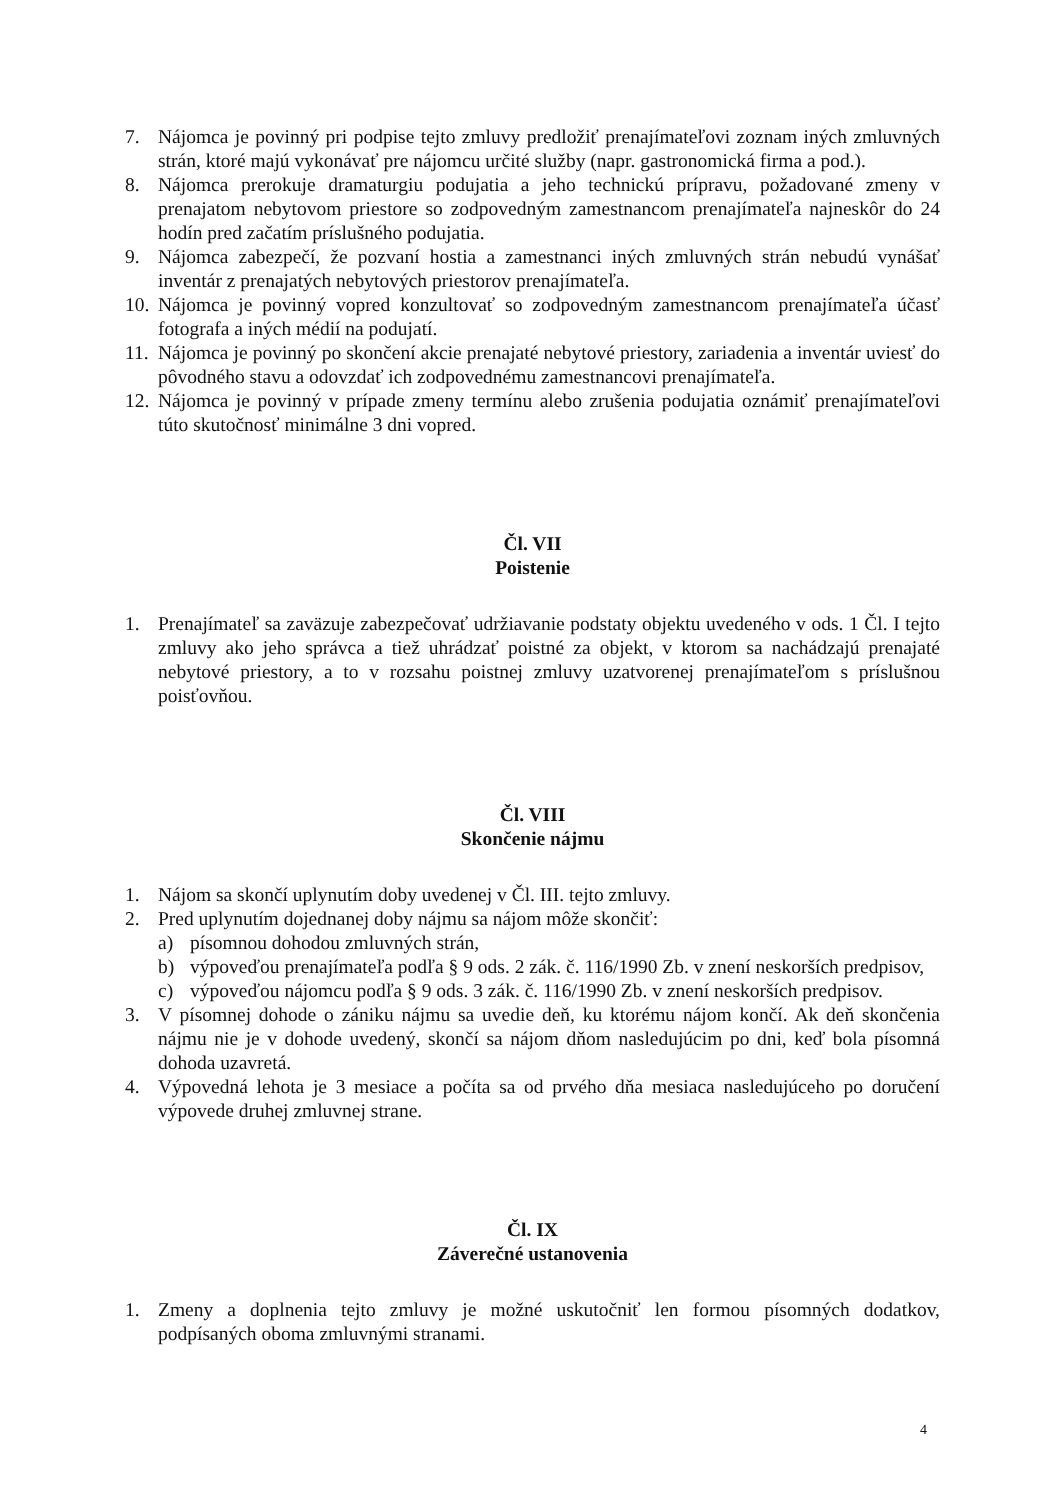7. Nájomca je povinný pri podpise tejto zmluvy predložiť prenajímateľovi zoznam iných zmluvných strán, ktoré majú vykonávať pre nájomcu určité služby (napr. gastronomická firma a pod.).
8. Nájomca prerokuje dramaturgiu podujatia a jeho technickú prípravu, požadované zmeny v prenajatom nebytovom priestore so zodpovedným zamestnancom prenajímateľa najneskôr do 24 hodín pred začatím príslušného podujatia.
9. Nájomca zabezpečí, že pozvaní hostia a zamestnanci iných zmluvných strán nebudú vynášať inventár z prenajatých nebytových priestorov prenajímateľa.
10. Nájomca je povinný vopred konzultovať so zodpovedným zamestnancom prenajímateľa účasť fotografa a iných médií na podujatí.
11. Nájomca je povinný po skončení akcie prenajaté nebytové priestory, zariadenia a inventár uviesť do pôvodného stavu a odovzdať ich zodpovednému zamestnancovi prenajímateľa.
12. Nájomca je povinný v prípade zmeny termínu alebo zrušenia podujatia oznámiť prenajímateľovi túto skutočnosť minimálne 3 dni vopred.
Čl. VII
Poistenie
1. Prenajímateľ sa zaväzuje zabezpečovať udržiavanie podstaty objektu uvedeného v ods. 1 Čl. I tejto zmluvy ako jeho správca a tiež uhrádzať poistné za objekt, v ktorom sa nachádzajú prenajaté nebytové priestory, a to v rozsahu poistnej zmluvy uzatvorenej prenajímateľom s príslušnou poisťovňou.
Čl. VIII
Skončenie nájmu
1. Nájom sa skončí uplynutím doby uvedenej v Čl. III. tejto zmluvy.
2. Pred uplynutím dojednanej doby nájmu sa nájom môže skončiť:
a) písomnou dohodou zmluvných strán,
b) výpoveďou prenajímateľa podľa § 9 ods. 2 zák. č. 116/1990 Zb. v znení neskorších predpisov,
c) výpoveďou nájomcu podľa § 9 ods. 3 zák. č. 116/1990 Zb. v znení neskorších predpisov.
3. V písomnej dohode o zániku nájmu sa uvedie deň, ku ktorému nájom končí. Ak deň skončenia nájmu nie je v dohode uvedený, skončí sa nájom dňom nasledujúcim po dni, keď bola písomná dohoda uzavretá.
4. Výpovedná lehota je 3 mesiace a počíta sa od prvého dňa mesiaca nasledujúceho po doručení výpovede druhej zmluvnej strane.
Čl. IX
Záverečné ustanovenia
1. Zmeny a doplnenia tejto zmluvy je možné uskutočniť len formou písomných dodatkov, podpísaných oboma zmluvnými stranami.
4